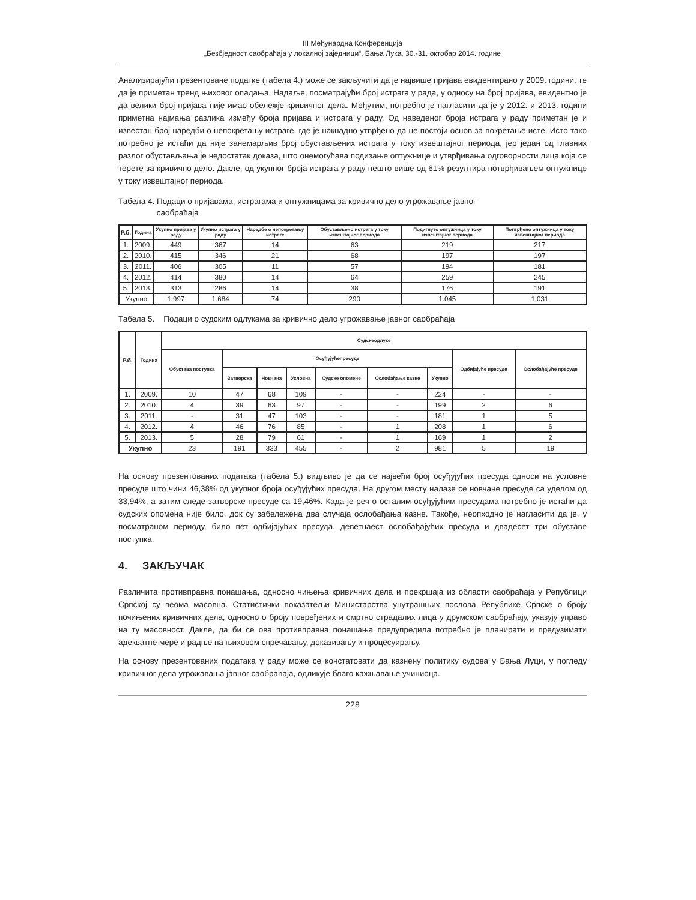III Међунардна Конференција
„Безбједност саобраћаја у локалној заједници“, Бања Лука, 30.-31. октобар 2014. године
Анализирајући презентоване податке (табела 4.) може се закључити да је највише пријава евидентирано у 2009. години, те да је приметан тренд њиховог опадања. Надаље, посматрајући број истрага у рада, у односу на број пријава, евидентно је да велики број пријава није имао обележје кривичног дела. Међутим, потребно је нагласити да је у 2012. и 2013. години приметна најмања разлика између броја пријава и истрага у раду. Од наведеног броја истрага у раду приметан је и известан број наредби о непокретању истраге, где је накнадно утврђено да не постоји основ за покретање исте. Исто тако потребно је истаћи да није занемарљив број обустављених истрага у току извештајног периода, јер један од главних разлог обустављања је недостатак доказа, што онемогућава подизање оптужнице и утврђивања одговорности лица која се терете за кривично дело. Дакле, од укупног броја истрага у раду нешто више од 61% резултира потврђивањем оптужнице у току извештајног периода.
Табела 4. Подаци о пријавама, истрагама и оптужницама за кривично дело угрожавање јавног
саобраћаја
| Р.б. | Година | Укупно пријава у раду | Укупно истрага у раду | Наредбе о непокретању истраге | Обустављено истрага у току извештајног периода | Подигнуто оптужница у току извештајног периода | Потврђено оптужница у току извештајног периода |
| --- | --- | --- | --- | --- | --- | --- | --- |
| 1. | 2009. | 449 | 367 | 14 | 63 | 219 | 217 |
| 2. | 2010. | 415 | 346 | 21 | 68 | 197 | 197 |
| 3. | 2011. | 406 | 305 | 11 | 57 | 194 | 181 |
| 4. | 2012. | 414 | 380 | 14 | 64 | 259 | 245 |
| 5. | 2013. | 313 | 286 | 14 | 38 | 176 | 191 |
| Укупно | | 1.997 | 1.684 | 74 | 290 | 1.045 | 1.031 |
Табела 5. Подаци о судским одлукама за кривично дело угрожавање јавног саобраћаја
| Р.б. | Година | Судскеодлуке | | | | | | | | |
| --- | --- | --- | --- | --- | --- | --- | --- | --- | --- | --- |
| | | Обустава поступка | Осуђујућепресуде | | | | | | Одбијајуће пресуде | Ослобађајуће пресуде |
| | | | Затворска | Новчана | Условна | Судске опомене | Ослобађање казне | Укупно | | |
| 1. | 2009. | 10 | 47 | 68 | 109 | - | - | 224 | - | - |
| 2. | 2010. | 4 | 39 | 63 | 97 | - | - | 199 | 2 | 6 |
| 3. | 2011. | - | 31 | 47 | 103 | - | - | 181 | 1 | 5 |
| 4. | 2012. | 4 | 46 | 76 | 85 | - | 1 | 208 | 1 | 6 |
| 5. | 2013. | 5 | 28 | 79 | 61 | - | 1 | 169 | 1 | 2 |
| Укупно | | 23 | 191 | 333 | 455 | - | 2 | 981 | 5 | 19 |
На основу презентованих података (табела 5.) видљиво је да се највећи број осуђујућих пресуда односи на условне пресуде што чини 46,38% од укупног броја осуђујућих пресуда. На другом месту налазе се новчане пресуде са уделом од 33,94%, а затим следе затворске пресуде са 19,46%. Када је реч о осталим осуђујућим пресудама потребно је истаћи да судских опомена није било, док су забележена два случаја ослобађања казне. Такође, неопходно је нагласити да је, у посматраном периоду, било пет одбијајућих пресуда, деветнаест ослобађајућих пресуда и двадесет три обуставе поступка.
4. ЗАКЉУЧАК
Различита противправна понашања, односно чињења кривичних дела и прекршаја из области саобраћаја у Републици Српској су веома масовна. Статистички показатељи Министарства унутрашњих послова Републике Српске о броју почињених кривичних дела, односно о броју повређених и смртно страдалих лица у друмском саобраћају, указују управо на ту масовност. Дакле, да би се ова противправна понашања предупредила потребно је планирати и предузимати адекватне мере и радње на њиховом спречавању, доказивању и процесуирању.
На основу презентованих података у раду може се констатовати да казнену политику судова у Бања Луци, у погледу кривичног дела угрожавања јавног саобраћаја, одликује благо кажњавање учиниоца.
228